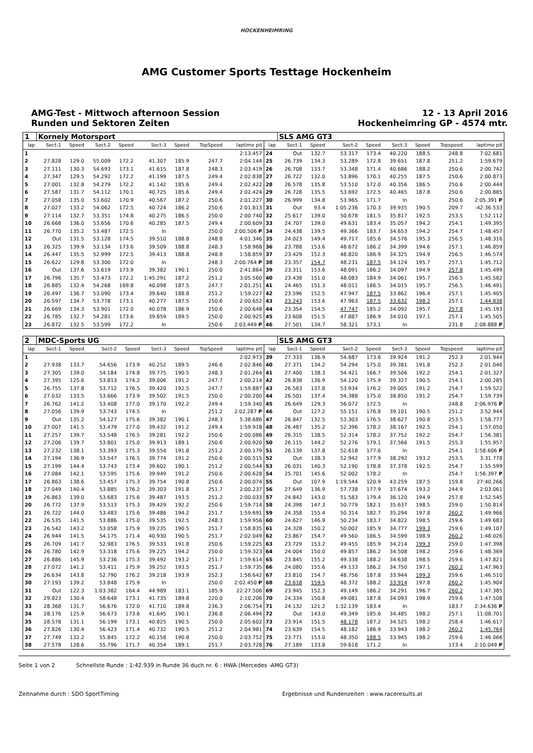HOCKENHEIMRING
AMG Customer Sports Testtage Hockenheim
AMG-Test - Mittwoch afternoon Session
Runden und Sektoren Zeiten
12 - 13 April 2016
Hockenheimring GP - 4574 mtr.
| 1 | Kornely Motorsport | | | | | | | | | SLS AMG GT3 | | | | | | | |
| lap | Sect-1 | Speed | Sect-2 | Speed | Sect-3 | Speed | TopSpeed | laptime pit | lap | Sect-1 | Speed | Sect-2 | Speed | Sect-3 | Speed | Topspeed | laptime pit |
| 1 | | | | | | | | 2:13.457 | 24 | Out | 132.7 | 53.317 | 173.4 | 40.220 | 188.5 | 248.8 | 7:02.681 |
| 2 | 27.828 | 129.0 | 55.009 | 172.2 | 41.307 | 185.9 | 247.7 | 2:04.144 | 25 | 26.739 | 134.3 | 53.289 | 172.8 | 39.651 | 187.8 | 251.2 | 1:59.679 |
| 3 | 27.111 | 130.3 | 54.693 | 173.1 | 41.615 | 187.8 | 248.3 | 2:03.419 | 26 | 26.708 | 133.7 | 53.348 | 171.4 | 40.686 | 188.2 | 250.6 | 2:00.742 |
| 4 | 27.347 | 129.5 | 54.292 | 172.2 | 41.199 | 187.5 | 249.4 | 2:02.838 | 27 | 26.722 | 132.0 | 53.896 | 170.1 | 40.255 | 187.5 | 250.6 | 2:00.873 |
| 5 | 27.001 | 132.8 | 54.279 | 172.2 | 41.142 | 185.6 | 249.4 | 2:02.422 | 28 | 26.578 | 135.8 | 53.510 | 172.0 | 40.356 | 186.5 | 250.6 | 2:00.444 |
| 6 | 27.587 | 131.7 | 54.112 | 170.1 | 40.725 | 185.6 | 249.4 | 2:02.424 | 29 | 26.728 | 135.5 | 53.692 | 172.5 | 40.465 | 187.8 | 250.6 | 2:00.885 |
| 7 | 27.058 | 135.0 | 53.602 | 170.9 | 40.567 | 187.2 | 250.6 | 2:01.227 | 30 | 26.999 | 134.8 | 53.965 | 171.7 | In | | 250.6 | 2:05.391 P |
| 8 | 27.027 | 133.2 | 54.062 | 172.5 | 40.724 | 186.2 | 250.6 | 2:01.813 | 31 | Out | 93.4 | 1:05.236 | 170.3 | 39.935 | 190.5 | 209.7 | :42:36.533 |
| 9 | 27.114 | 132.7 | 53.351 | 174.8 | 40.275 | 186.5 | 250.0 | 2:00.740 | 32 | 25.617 | 139.0 | 50.678 | 181.5 | 35.817 | 192.5 | 253.5 | 1:52.112 |
| 10 | 26.668 | 136.0 | 53.656 | 170.6 | 40.285 | 187.5 | 249.4 | 2:00.609 | 33 | 24.707 | 139.0 | 49.631 | 183.4 | 35.057 | 194.2 | 254.1 | 1:49.395 |
| 11 | 26.770 | 135.2 | 53.487 | 172.5 | In | | 250.0 | 2:00.506 P | 34 | 24.438 | 139.5 | 49.366 | 183.7 | 34.653 | 194.2 | 254.7 | 1:48.457 |
| 12 | Out | 131.5 | 53.128 | 174.5 | 39.510 | 188.8 | 248.8 | 4:01.346 | 35 | 24.023 | 149.4 | 49.717 | 185.6 | 34.576 | 195.3 | 256.5 | 1:48.316 |
| 13 | 26.325 | 139.9 | 53.134 | 173.6 | 39.509 | 188.8 | 248.3 | 1:58.968 | 36 | 23.788 | 153.6 | 48.672 | 186.2 | 34.399 | 194.6 | 257.1 | 1:46.859 |
| 14 | 26.447 | 135.5 | 52.999 | 172.5 | 39.413 | 188.8 | 248.8 | 1:58.859 | 37 | 23.429 | 152.3 | 48.820 | 186.9 | 34.325 | 194.9 | 256.5 | 1:46.574 |
| 15 | 26.622 | 129.8 | 53.300 | 172.0 | In | | 248.3 | 2:00.764 P | 38 | 23.357 | 154.7 | 48.231 | 187.5 | 34.124 | 195.7 | 257.1 | 1:45.712 |
| 16 | Out | 137.6 | 53.619 | 173.9 | 39.382 | 190.1 | 250.0 | 2:41.864 | 39 | 23.311 | 153.6 | 48.091 | 186.2 | 34.097 | 194.9 | 257.8 | 1:45.499 |
| 17 | 26.796 | 135.7 | 53.473 | 172.2 | 1:45.291 | 187.2 | 251.2 | 3:05.560 | 40 | 23.438 | 151.0 | 48.083 | 184.9 | 34.061 | 195.7 | 256.5 | 1:45.582 |
| 18 | 26.885 | 132.4 | 54.268 | 169.8 | 40.098 | 187.5 | 247.7 | 2:01.251 | 41 | 24.465 | 151.3 | 48.011 | 186.5 | 34.015 | 195.7 | 256.5 | 1:46.491 |
| 19 | 26.497 | 136.7 | 53.090 | 173.4 | 39.640 | 188.8 | 251.2 | 1:59.227 | 42 | 23.596 | 152.5 | 47.947 | 187.5 | 33.862 | 196.4 | 257.1 | 1:45.405 |
| 20 | 26.597 | 134.7 | 53.778 | 173.1 | 40.277 | 187.5 | 250.6 | 2:00.652 | 43 | 23.243 | 153.6 | 47.963 | 187.5 | 33.632 | 198.2 | 257.1 | 1:44.838 |
| 21 | 26.669 | 134.3 | 53.901 | 172.0 | 40.078 | 186.9 | 250.6 | 2:00.648 | 44 | 23.354 | 154.5 | 47.747 | 185.2 | 34.092 | 195.7 | 257.8 | 1:45.193 |
| 22 | 26.785 | 132.7 | 54.281 | 173.6 | 39.859 | 189.5 | 250.0 | 2:00.925 | 45 | 23.608 | 151.5 | 47.887 | 186.9 | 34.010 | 197.1 | 257.1 | 1:45.505 |
| 23 | 26.872 | 132.5 | 53.599 | 172.2 | In | | 250.6 | 2:03.449 P | 46 | 27.501 | 134.7 | 58.321 | 173.1 | In | | 231.8 | 2:08.888 P |
| 2 | MDC-Sports UG | | | | | | | | | SLS AMG GT3 | | | | | | | |
| lap | Sect-1 | Speed | Sect-2 | Speed | Sect-3 | Speed | TopSpeed | laptime pit | lap | Sect-1 | Speed | Sect-2 | Speed | Sect-3 | Speed | Topspeed | laptime pit |
| 1 | | | | | | | | 2:02.973 | 39 | 27.333 | 136.9 | 54.687 | 173.6 | 39.924 | 191.2 | 252.3 | 2:01.944 |
| 2 | 27.938 | 133.7 | 54.656 | 173.9 | 40.252 | 189.5 | 246.6 | 2:02.846 | 40 | 27.371 | 134.2 | 54.294 | 175.0 | 39.381 | 191.8 | 252.3 | 2:01.046 |
| 3 | 27.305 | 139.0 | 54.184 | 174.8 | 39.775 | 190.5 | 248.3 | 2:01.264 | 41 | 27.400 | 138.3 | 54.421 | 166.7 | 39.506 | 192.2 | 254.1 | 2:01.327 |
| 4 | 27.395 | 125.6 | 53.813 | 174.2 | 39.006 | 191.2 | 247.7 | 2:00.214 | 42 | 26.838 | 136.9 | 54.120 | 175.9 | 39.327 | 190.5 | 254.1 | 2:00.285 |
| 5 | 26.755 | 137.8 | 53.712 | 176.5 | 39.420 | 192.5 | 247.7 | 1:59.887 | 43 | 26.583 | 137.8 | 53.934 | 176.2 | 39.005 | 191.2 | 254.7 | 1:59.522 |
| 6 | 27.032 | 133.5 | 53.666 | 173.9 | 39.502 | 191.5 | 250.0 | 2:00.200 | 44 | 26.501 | 137.4 | 54.388 | 175.0 | 38.850 | 191.2 | 254.7 | 1:59.739 |
| 7 | 26.762 | 141.2 | 53.408 | 177.0 | 39.170 | 192.2 | 249.4 | 1:59.340 | 45 | 26.649 | 129.3 | 56.072 | 172.5 | In | | 248.8 | 2:06.976 P |
| 8 | 27.056 | 139.9 | 53.743 | 174.5 | In | | 251.2 | 2:02.287 P | 46 | Out | 127.2 | 55.151 | 176.8 | 39.101 | 190.5 | 251.2 | 3:52.944 |
| 9 | Out | 135.2 | 54.127 | 175.6 | 39.382 | 190.1 | 248.3 | 5:38.686 | 47 | 26.847 | 132.5 | 53.303 | 176.5 | 38.627 | 190.8 | 253.5 | 1:58.777 |
| 10 | 27.007 | 141.5 | 53.479 | 177.0 | 39.432 | 191.2 | 249.4 | 1:59.918 | 48 | 26.487 | 135.2 | 52.396 | 178.2 | 38.167 | 192.5 | 254.1 | 1:57.050 |
| 11 | 27.257 | 139.7 | 53.548 | 176.5 | 39.281 | 192.2 | 250.6 | 2:00.086 | 49 | 26.315 | 138.5 | 52.314 | 178.2 | 37.752 | 192.2 | 254.7 | 1:56.381 |
| 12 | 27.206 | 139.7 | 53.801 | 175.0 | 39.913 | 189.1 | 250.6 | 2:00.920 | 50 | 26.115 | 144.2 | 52.276 | 179.1 | 37.566 | 191.5 | 255.3 | 1:55.957 |
| 13 | 27.232 | 138.1 | 53.393 | 175.3 | 39.554 | 191.8 | 251.2 | 2:00.179 | 51 | 26.139 | 137.8 | 52.618 | 177.6 | In | | 254.1 | 1:58.606 P |
| 14 | 27.194 | 136.9 | 53.547 | 176.5 | 39.774 | 191.2 | 250.6 | 2:00.515 | 52 | Out | 138.3 | 52.942 | 177.9 | 38.292 | 193.2 | 253.5 | 3:31.778 |
| 15 | 27.199 | 144.4 | 53.743 | 173.4 | 39.602 | 190.1 | 251.2 | 2:00.544 | 53 | 26.031 | 140.3 | 52.190 | 178.8 | 37.378 | 192.5 | 254.7 | 1:55.599 |
| 16 | 27.084 | 142.1 | 53.595 | 175.6 | 39.949 | 191.2 | 250.6 | 2:00.628 | 54 | 25.701 | 145.6 | 52.002 | 178.2 | In | | 254.7 | 1:56.397 P |
| 17 | 26.863 | 138.6 | 53.457 | 175.3 | 39.754 | 190.8 | 250.6 | 2:00.074 | 55 | Out | 107.9 | 1:19.544 | 120.9 | 43.259 | 187.5 | 159.8 | 27:40.266 |
| 18 | 27.049 | 140.4 | 53.885 | 176.2 | 39.303 | 191.8 | 251.7 | 2:00.237 | 56 | 27.649 | 136.9 | 57.738 | 177.9 | 37.674 | 193.2 | 244.9 | 2:03.061 |
| 19 | 26.863 | 139.0 | 53.683 | 175.6 | 39.487 | 193.5 | 251.2 | 2:00.033 | 57 | 24.842 | 143.0 | 51.583 | 179.4 | 36.120 | 194.9 | 257.8 | 1:52.545 |
| 20 | 26.772 | 137.9 | 53.513 | 175.3 | 39.429 | 192.2 | 250.6 | 1:59.714 | 58 | 24.398 | 147.3 | 50.779 | 182.1 | 35.637 | 198.5 | 259.0 | 1:50.814 |
| 21 | 26.722 | 144.0 | 53.483 | 175.6 | 39.486 | 194.2 | 251.7 | 1:59.691 | 59 | 24.358 | 155.4 | 50.314 | 182.7 | 35.294 | 197.8 | 260.2 | 1:49.966 |
| 22 | 26.535 | 141.5 | 53.886 | 175.0 | 39.535 | 192.5 | 248.3 | 1:59.956 | 60 | 24.627 | 146.9 | 50.234 | 183.7 | 34.822 | 198.5 | 259.6 | 1:49.683 |
| 23 | 26.542 | 143.2 | 53.058 | 175.9 | 39.235 | 190.5 | 251.7 | 1:58.835 | 61 | 24.328 | 150.2 | 50.002 | 185.9 | 34.777 | 199.3 | 259.6 | 1:49.107 |
| 24 | 26.944 | 141.5 | 54.175 | 171.4 | 40.930 | 190.5 | 251.7 | 2:02.049 | 62 | 23.867 | 154.7 | 49.560 | 186.5 | 34.599 | 198.9 | 260.2 | 1:48.026 |
| 25 | 26.709 | 141.7 | 52.983 | 176.5 | 39.533 | 191.8 | 250.6 | 1:59.225 | 63 | 23.729 | 153.2 | 49.455 | 185.9 | 34.214 | 199.3 | 259.0 | 1:47.398 |
| 26 | 26.780 | 142.9 | 53.318 | 175.6 | 39.225 | 194.2 | 250.0 | 1:59.323 | 64 | 24.004 | 150.0 | 49.857 | 186.2 | 34.508 | 198.2 | 259.6 | 1:48.369 |
| 27 | 26.886 | 145.9 | 53.236 | 175.3 | 39.492 | 193.2 | 251.7 | 1:59.614 | 65 | 23.845 | 155.2 | 49.338 | 188.2 | 34.638 | 198.5 | 259.6 | 1:47.821 |
| 28 | 27.072 | 141.2 | 53.411 | 175.9 | 39.252 | 193.5 | 251.7 | 1:59.735 | 66 | 24.080 | 155.6 | 49.133 | 186.2 | 34.750 | 197.1 | 260.2 | 1:47.963 |
| 29 | 26.634 | 143.8 | 52.790 | 176.2 | 39.218 | 193.9 | 252.3 | 1:58.642 | 67 | 23.810 | 154.7 | 48.756 | 187.8 | 33.944 | 199.3 | 259.6 | 1:46.510 |
| 30 | 27.193 | 139.2 | 53.848 | 175.9 | In | | 250.0 | 2:02.450 P | 68 | 23.618 | 159.5 | 48.372 | 188.2 | 33.914 | 197.8 | 260.2 | 1:45.904 |
| 31 | Out | 122.3 | 1:03.382 | 164.4 | 44.989 | 183.1 | 185.9 | 22:27.506 | 69 | 23.945 | 152.3 | 49.149 | 186.2 | 34.291 | 196.7 | 260.2 | 1:47.385 |
| 32 | 29.823 | 130.4 | 58.648 | 173.1 | 41.735 | 189.8 | 220.0 | 2:10.206 | 70 | 24.334 | 150.8 | 49.081 | 187.8 | 34.093 | 198.9 | 259.6 | 1:47.508 |
| 33 | 28.368 | 131.7 | 56.676 | 172.0 | 41.710 | 189.8 | 236.3 | 2:06.754 | 71 | 24.132 | 121.2 | 1:32.139 | 183.4 | In | | 183.7 | 2:34.636 P |
| 34 | 28.176 | 125.9 | 56.673 | 173.6 | 41.645 | 190.1 | 236.8 | 2:06.494 | 72 | Out | 143.0 | 49.349 | 185.6 | 34.485 | 198.2 | 257.1 | 11:08.701 |
| 35 | 28.578 | 131.1 | 56.199 | 173.1 | 40.825 | 190.5 | 250.0 | 2:05.602 | 73 | 23.914 | 151.5 | 48.178 | 187.2 | 34.525 | 198.2 | 258.4 | 1:46.617 |
| 36 | 27.826 | 130.4 | 56.423 | 171.4 | 40.732 | 190.5 | 251.2 | 2:04.981 | 74 | 23.639 | 154.5 | 48.182 | 186.9 | 33.943 | 198.2 | 260.2 | 1:45.764 |
| 37 | 27.749 | 132.2 | 55.845 | 172.2 | 40.158 | 190.8 | 250.0 | 2:03.752 | 75 | 23.771 | 153.0 | 48.350 | 188.5 | 33.945 | 198.2 | 259.6 | 1:46.066 |
| 38 | 27.578 | 128.6 | 55.796 | 171.7 | 40.354 | 189.1 | 251.7 | 2:03.728 | 76 | 27.189 | 133.8 | 59.618 | 171.2 | In | | 173.4 | 2:10.049 P |
Seite 1 von 2 Schnellste Runde : 1:42.939 in Runde 36 duch nr. 6 : HWA (Mercedes -AMG GT3)
Zeitnahme durch : SDO SportTiming Ergebnisse und Rundenzeiten : www.raceresults.at